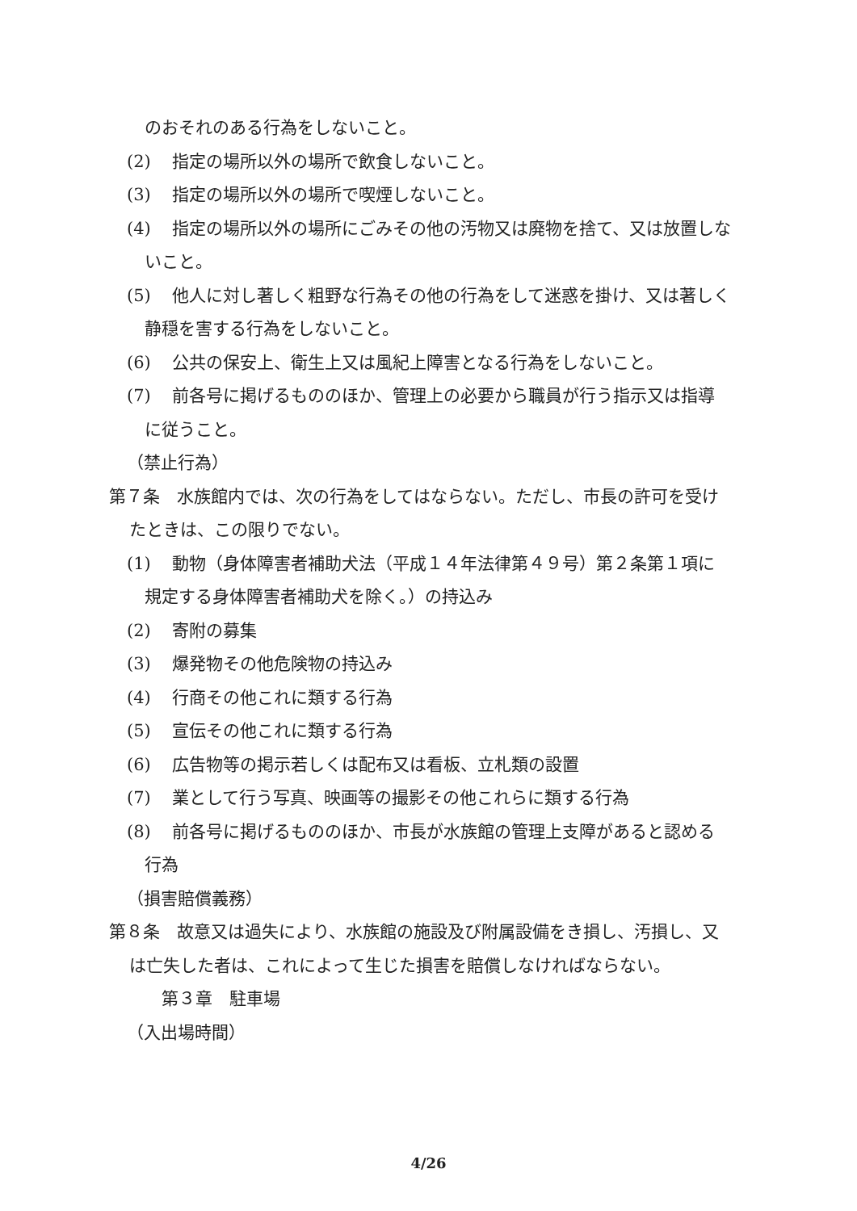のおそれのある行為をしないこと。
(2) 指定の場所以外の場所で飲食しないこと。
(3) 指定の場所以外の場所で喫煙しないこと。
(4) 指定の場所以外の場所にごみその他の汚物又は廃物を捨て、又は放置しないこと。
(5) 他人に対し著しく粗野な行為その他の行為をして迷惑を掛け、又は著しく静穏を害する行為をしないこと。
(6) 公共の保安上、衛生上又は風紀上障害となる行為をしないこと。
(7) 前各号に掲げるもののほか、管理上の必要から職員が行う指示又は指導に従うこと。
（禁止行為）
第７条　水族館内では、次の行為をしてはならない。ただし、市長の許可を受けたときは、この限りでない。
(1) 動物（身体障害者補助犬法（平成１４年法律第４９号）第２条第１項に規定する身体障害者補助犬を除く。）の持込み
(2) 寄附の募集
(3) 爆発物その他危険物の持込み
(4) 行商その他これに類する行為
(5) 宣伝その他これに類する行為
(6) 広告物等の掲示若しくは配布又は看板、立札類の設置
(7) 業として行う写真、映画等の撮影その他これらに類する行為
(8) 前各号に掲げるもののほか、市長が水族館の管理上支障があると認める行為
（損害賠償義務）
第８条　故意又は過失により、水族館の施設及び附属設備をき損し、汚損し、又は亡失した者は、これによって生じた損害を賠償しなければならない。
第３章　駐車場
（入出場時間）
4/26